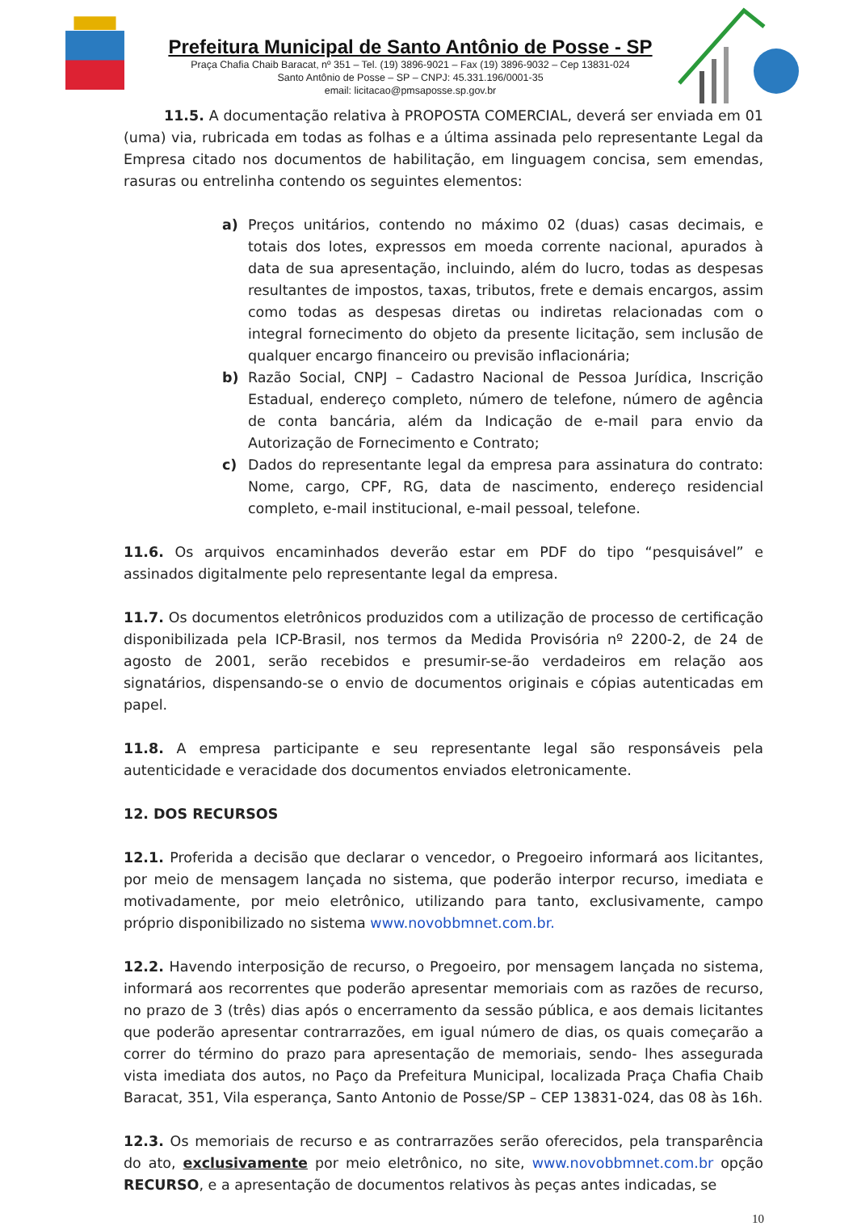Prefeitura Municipal de Santo Antônio de Posse - SP
Praça Chafia Chaib Baracat, nº 351 – Tel. (19) 3896-9021 – Fax (19) 3896-9032 – Cep 13831-024
Santo Antônio de Posse – SP – CNPJ: 45.331.196/0001-35
email: licitacao@pmsaposse.sp.gov.br
11.5. A documentação relativa à PROPOSTA COMERCIAL, deverá ser enviada em 01 (uma) via, rubricada em todas as folhas e a última assinada pelo representante Legal da Empresa citado nos documentos de habilitação, em linguagem concisa, sem emendas, rasuras ou entrelinha contendo os seguintes elementos:
a) Preços unitários, contendo no máximo 02 (duas) casas decimais, e totais dos lotes, expressos em moeda corrente nacional, apurados à data de sua apresentação, incluindo, além do lucro, todas as despesas resultantes de impostos, taxas, tributos, frete e demais encargos, assim como todas as despesas diretas ou indiretas relacionadas com o integral fornecimento do objeto da presente licitação, sem inclusão de qualquer encargo financeiro ou previsão inflacionária;
b) Razão Social, CNPJ – Cadastro Nacional de Pessoa Jurídica, Inscrição Estadual, endereço completo, número de telefone, número de agência de conta bancária, além da Indicação de e-mail para envio da Autorização de Fornecimento e Contrato;
c) Dados do representante legal da empresa para assinatura do contrato: Nome, cargo, CPF, RG, data de nascimento, endereço residencial completo, e-mail institucional, e-mail pessoal, telefone.
11.6. Os arquivos encaminhados deverão estar em PDF do tipo “pesquisável” e assinados digitalmente pelo representante legal da empresa.
11.7. Os documentos eletrônicos produzidos com a utilização de processo de certificação disponibilizada pela ICP-Brasil, nos termos da Medida Provisória nº 2200-2, de 24 de agosto de 2001, serão recebidos e presumir-se-ão verdadeiros em relação aos signatários, dispensando-se o envio de documentos originais e cópias autenticadas em papel.
11.8. A empresa participante e seu representante legal são responsáveis pela autenticidade e veracidade dos documentos enviados eletronicamente.
12. DOS RECURSOS
12.1. Proferida a decisão que declarar o vencedor, o Pregoeiro informará aos licitantes, por meio de mensagem lançada no sistema, que poderão interpor recurso, imediata e motivadamente, por meio eletrônico, utilizando para tanto, exclusivamente, campo próprio disponibilizado no sistema www.novobbmnet.com.br.
12.2. Havendo interposição de recurso, o Pregoeiro, por mensagem lançada no sistema, informará aos recorrentes que poderão apresentar memoriais com as razões de recurso, no prazo de 3 (três) dias após o encerramento da sessão pública, e aos demais licitantes que poderão apresentar contrarrazões, em igual número de dias, os quais começarão a correr do término do prazo para apresentação de memoriais, sendo- lhes assegurada vista imediata dos autos, no Paço da Prefeitura Municipal, localizada Praça Chafia Chaib Baracat, 351, Vila esperança, Santo Antonio de Posse/SP – CEP 13831-024, das 08 às 16h.
12.3. Os memoriais de recurso e as contrarrazões serão oferecidos, pela transparência do ato, exclusivamente por meio eletrônico, no site, www.novobbmnet.com.br opção RECURSO, e a apresentação de documentos relativos às peças antes indicadas, se
10